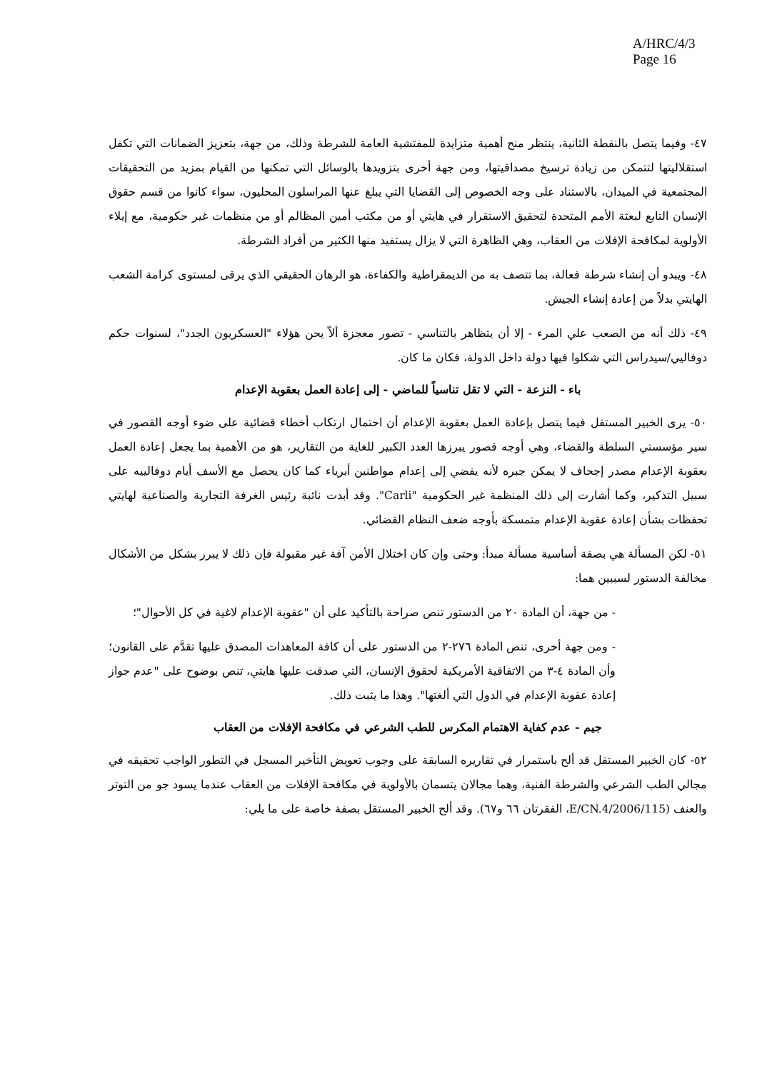A/HRC/4/3
Page 16
٤٧- وفيما يتصل بالنقطة الثانية، ينتظر منح أهمية متزايدة للمفتشية العامة للشرطة وذلك، من جهة، بتعزيز الضمانات التي تكفل استقلاليتها لتتمكن من زيادة ترسيخ مصداقيتها، ومن جهة أخرى بتزويدها بالوسائل التي تمكنها من القيام بمزيد من التحقيقات المجتمعية في الميدان، بالاستناد على وجه الخصوص إلى القضايا التي يبلغ عنها المراسلون المحليون، سواء كانوا من قسم حقوق الإنسان التابع لبعثة الأمم المتحدة لتحقيق الاستقرار في هايتي أو من مكتب أمين المظالم أو من منظمات غير حكومية، مع إيلاء الأولوية لمكافحة الإفلات من العقاب، وهي الظاهرة التي لا يزال يستفيد منها الكثير من أفراد الشرطة.
٤٨- ويبدو أن إنشاء شرطة فعالة، بما تتصف به من الديمقراطية والكفاءة، هو الرهان الحقيقي الذي يرقى لمستوى كرامة الشعب الهايتي بدلاً من إعادة إنشاء الجيش.
٤٩- ذلك أنه من الصعب علي المرء - إلا أن يتظاهر بالتناسي - تصور معجزة ألاّ يحن هؤلاء "العسكريون الجدد"، لسنوات حكم دوفاليي/سيدراس التي شكلوا فيها دولة داخل الدولة، فكان ما كان.
باء - النزعة - التي لا تقل تناسياً للماضي - إلى إعادة العمل بعقوبة الإعدام
٥٠- يرى الخبير المستقل فيما يتصل بإعادة العمل بعقوبة الإعدام أن احتمال ارتكاب أخطاء قضائية على ضوء أوجه القصور في سير مؤسستي السلطة والقضاء، وهي أوجه قصور يبرزها العدد الكبير للغاية من التقارير، هو من الأهمية بما يجعل إعادة العمل بعقوبة الإعدام مصدر إجحاف لا يمكن جبره لأنه يفضي إلى إعدام مواطنين أبرياء كما كان يحصل مع الأسف أيام دوفالييه على سبيل التذكير، وكما أشارت إلى ذلك المنظمة غير الحكومية "Carli". وقد أبدت نائبة رئيس الغرفة التجارية والصناعية لهايتي تحفظات بشأن إعادة عقوبة الإعدام متمسكة بأوجه ضعف النظام القضائي.
٥١- لكن المسألة هي بصفة أساسية مسألة مبدأ: وحتى وإن كان اختلال الأمن آفة غير مقبولة فإن ذلك لا يبرر بشكل من الأشكال مخالفة الدستور لسببين هما:
- من جهة، أن المادة ٢٠ من الدستور تنص صراحة بالتأكيد على أن "عقوبة الإعدام لاغية في كل الأحوال"؛
- ومن جهة أخرى، تنص المادة ٢٧٦-٢ من الدستور على أن كافة المعاهدات المصدق عليها تقدَّم على القانون؛ وأن المادة ٤-٣ من الاتفاقية الأمريكية لحقوق الإنسان، التي صدقت عليها هايتي، تنص بوضوح على "عدم جواز إعادة عقوبة الإعدام في الدول التي ألغتها". وهذا ما يثبت ذلك.
جيم - عدم كفاية الاهتمام المكرس للطب الشرعي في مكافحة الإفلات من العقاب
٥٢- كان الخبير المستقل قد ألح باستمرار في تقاريره السابقة على وجوب تعويض التأخير المسجل في التطور الواجب تحقيقه في مجالي الطب الشرعي والشرطة الفنية، وهما مجالان يتسمان بالأولوية في مكافحة الإفلات من العقاب عندما يسود جو من التوتر والعنف (E/CN.4/2006/115، الفقرتان ٦٦ و٦٧). وقد ألح الخبير المستقل بصفة خاصة على ما يلي: